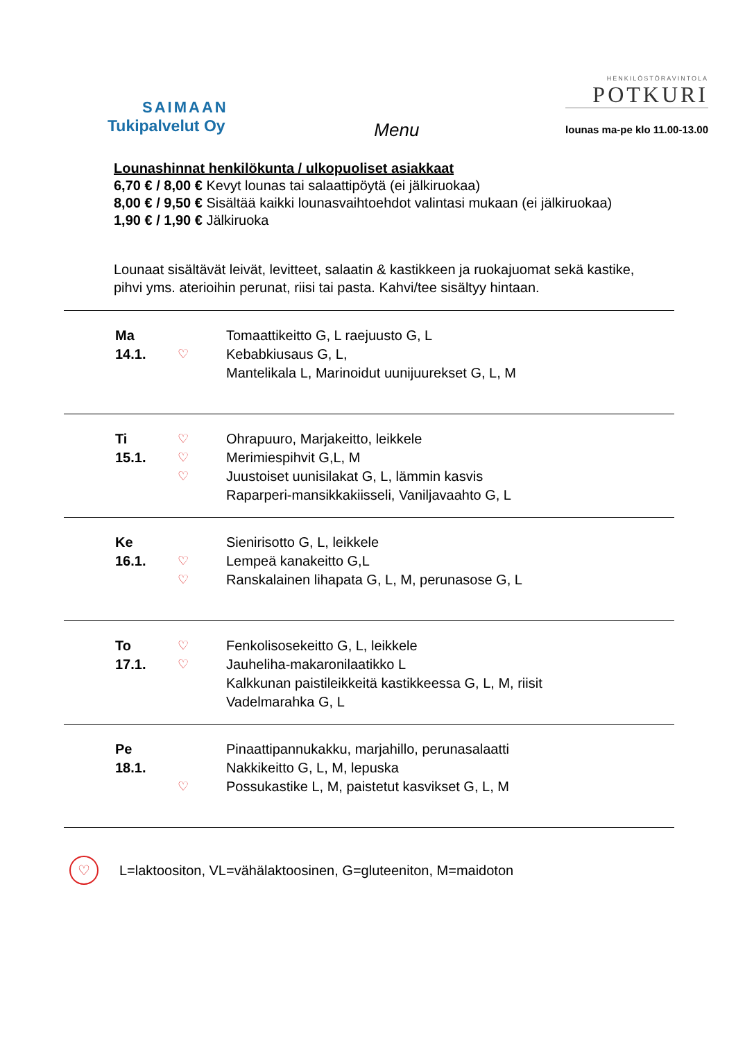SAIMAAN
Tukipalvelut Oy
Menu
HENKILÖSTÖRAVINTOLA
POTKURI
lounas ma-pe klo 11.00-13.00
Lounashinnat henkilökunta / ulkopuoliset asiakkaat
6,70 € / 8,00 € Kevyt lounas tai salaattipöytä (ei jälkiruokaa)
8,00 € / 9,50 € Sisältää kaikki lounasvaihtoehdot valintasi mukaan (ei jälkiruokaa)
1,90 € / 1,90 € Jälkiruoka
Lounaat sisältävät leivät, levitteet, salaatin & kastikkeen ja ruokajuomat sekä kastike, pihvi yms. aterioihin perunat, riisi tai pasta. Kahvi/tee sisältyy hintaan.
| Ma 14.1. | ♡ | Tomaattikeitto G, L raejuusto G, L Kebabkiusaus G, L, Mantelikala L, Marinoidut uunijuurekset G, L, M |
| Ti 15.1. | ♡ ♡ ♡ | Ohrapuuro, Marjakeitto, leikkele Merimiespihvit G,L, M Juustoiset uunisilakat G, L, lämmin kasvis Raparperi-mansikkakiisseli, Vaniljavaahto G, L |
| Ke 16.1. | ♡ ♡ | Sienirisotto G, L, leikkele Lempeä kanakeitto G,L Ranskalainen lihapata G, L, M, perunasose G, L |
| To 17.1. | ♡ ♡ | Fenkolisosekeitto G, L, leikkele Jauheliha-makaronilaatikko L Kalkkunan paistileikkeitä kastikkeessa G, L, M, riisit Vadelmarahka G, L |
| Pe 18.1. | ♡ | Pinaattipannukakku, marjahillo, perunasalaatti Nakkikeitto G, L, M, lepuska Possukastike L, M, paistetut kasvikset G, L, M |
♡
L=laktoositon, VL=vähälaktoosinen, G=gluteeniton, M=maidoton